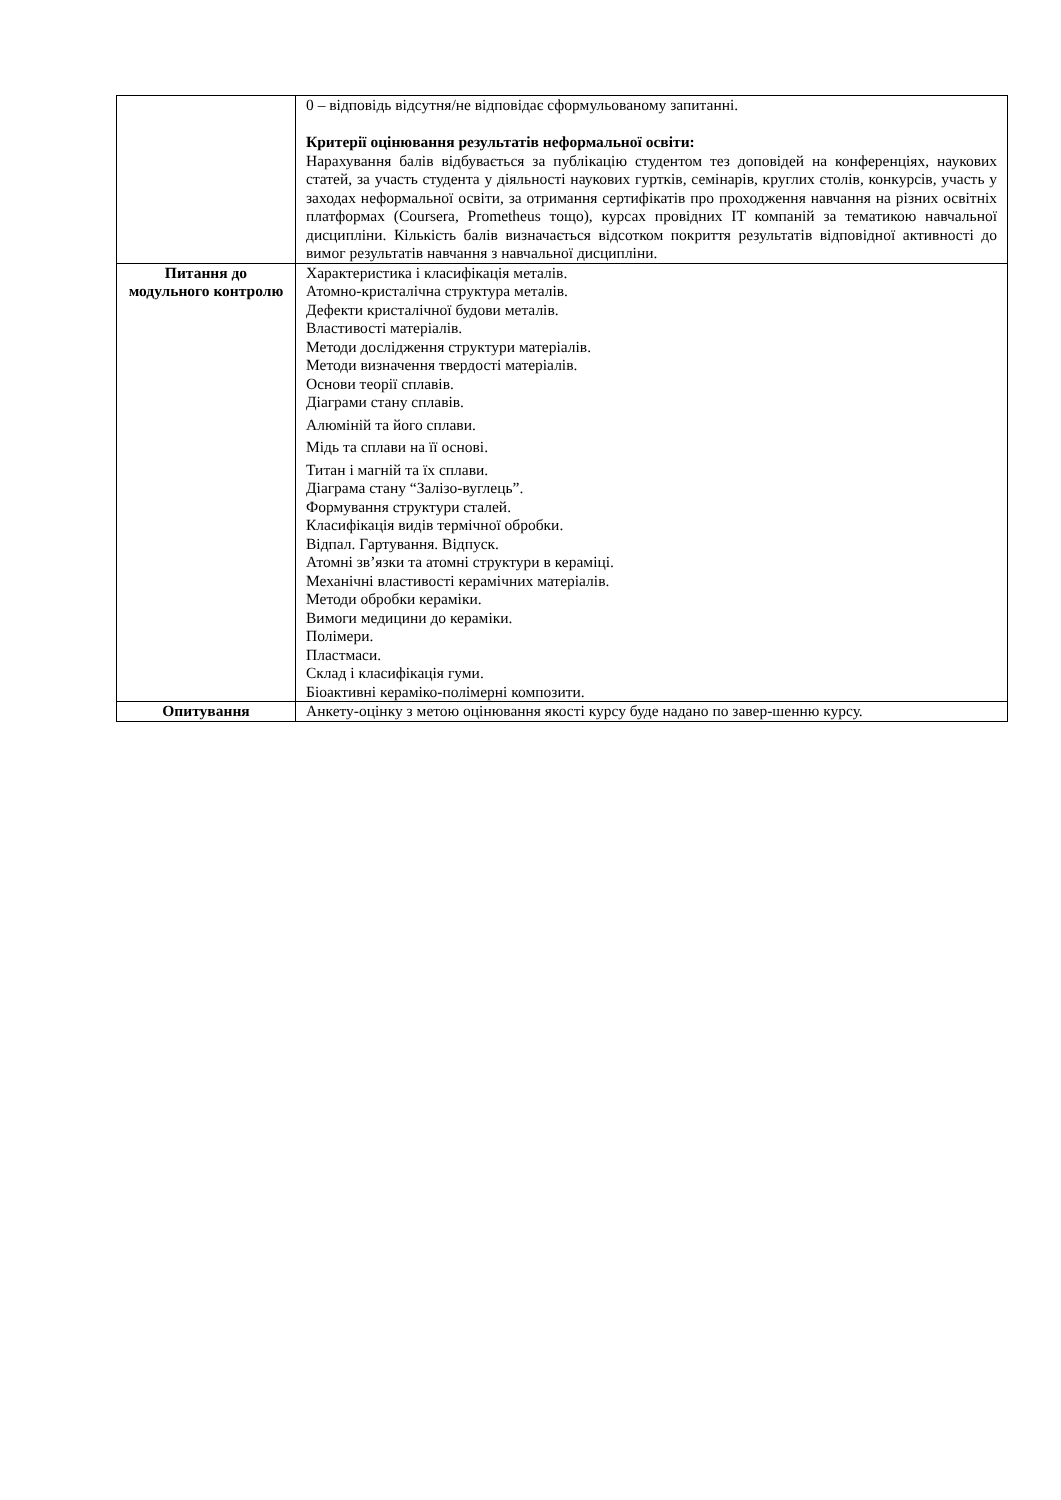| | 0 – відповідь відсутня/не відповідає сформульованому запитанні. Критерії оцінювання результатів неформальної освіти: Нарахування балів відбувається за публікацію студентом тез доповідей на конференціях, наукових статей, за участь студента у діяльності наукових гуртків, семінарів, круглих столів, конкурсів, участь у заходах неформальної освіти, за отримання сертифікатів про проходження навчання на різних освітніх платформах (Coursera, Prometheus тощо), курсах провідних IT компаній за тематикою навчальної дисципліни. Кількість балів визначається відсотком покриття результатів відповідної активності до вимог результатів навчання з навчальної дисципліни. |
| Питання до модульного контролю | Характеристика і класифікація металів. Атомно-кристалічна структура металів. Дефекти кристалічної будови металів. Властивості матеріалів. Методи дослідження структури матеріалів. Методи визначення твердості матеріалів. Основи теорії сплавів. Діаграми стану сплавів. Алюміній та його сплави. Мідь та сплави на її основі. Титан і магній та їх сплави. Діаграма стану “Залізо-вуглець”. Формування структури сталей. Класифікація видів термічної обробки. Відпал. Гартування. Відпуск. Атомні зв’язки та атомні структури в кераміці. Механічні властивості керамічних матеріалів. Методи обробки кераміки. Вимоги медицини до кераміки. Полімери. Пластмаси. Склад і класифікація гуми. Біоактивні кераміко-полімерні композити. |
| Опитування | Анкету-оцінку з метою оцінювання якості курсу буде надано по завер-шенню курсу. |